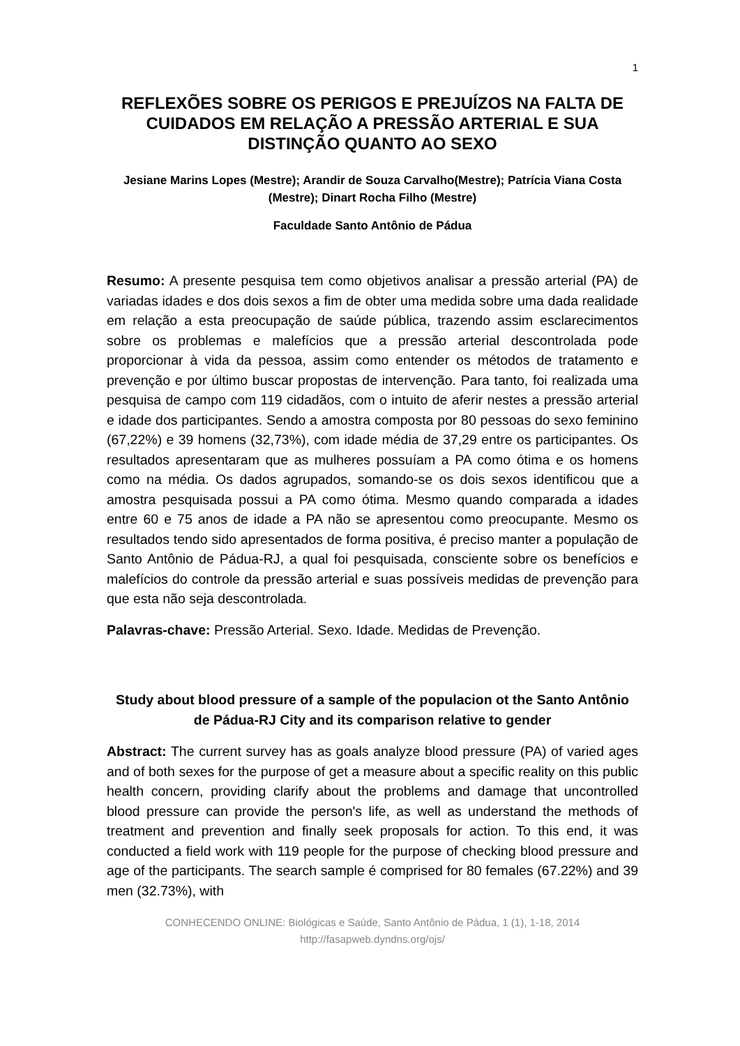1
REFLEXÕES SOBRE OS PERIGOS E PREJUÍZOS NA FALTA DE CUIDADOS EM RELAÇÃO A PRESSÃO ARTERIAL E SUA DISTINÇÃO QUANTO AO SEXO
Jesiane Marins Lopes (Mestre); Arandir de Souza Carvalho(Mestre); Patrícia Viana Costa (Mestre); Dinart Rocha Filho (Mestre)
Faculdade Santo Antônio de Pádua
Resumo: A presente pesquisa tem como objetivos analisar a pressão arterial (PA) de variadas idades e dos dois sexos a fim de obter uma medida sobre uma dada realidade em relação a esta preocupação de saúde pública, trazendo assim esclarecimentos sobre os problemas e malefícios que a pressão arterial descontrolada pode proporcionar à vida da pessoa, assim como entender os métodos de tratamento e prevenção e por último buscar propostas de intervenção. Para tanto, foi realizada uma pesquisa de campo com 119 cidadãos, com o intuito de aferir nestes a pressão arterial e idade dos participantes. Sendo a amostra composta por 80 pessoas do sexo feminino (67,22%) e 39 homens (32,73%), com idade média de 37,29 entre os participantes. Os resultados apresentaram que as mulheres possuíam a PA como ótima e os homens como na média. Os dados agrupados, somando-se os dois sexos identificou que a amostra pesquisada possui a PA como ótima. Mesmo quando comparada a idades entre 60 e 75 anos de idade a PA não se apresentou como preocupante. Mesmo os resultados tendo sido apresentados de forma positiva, é preciso manter a população de Santo Antônio de Pádua-RJ, a qual foi pesquisada, consciente sobre os benefícios e malefícios do controle da pressão arterial e suas possíveis medidas de prevenção para que esta não seja descontrolada.
Palavras-chave: Pressão Arterial. Sexo. Idade. Medidas de Prevenção.
Study about blood pressure of a sample of the populacion ot the Santo Antônio de Pádua-RJ City and its comparison relative to gender
Abstract: The current survey has as goals analyze blood pressure (PA) of varied ages and of both sexes for the purpose of get a measure about a specific reality on this public health concern, providing clarify about the problems and damage that uncontrolled blood pressure can provide the person's life, as well as understand the methods of treatment and prevention and finally seek proposals for action. To this end, it was conducted a field work with 119 people for the purpose of checking blood pressure and age of the participants. The search sample é comprised for 80 females (67.22%) and 39 men (32.73%), with
CONHECENDO ONLINE: Biológicas e Saúde, Santo Antônio de Pádua, 1 (1), 1-18, 2014
http://fasapweb.dyndns.org/ojs/